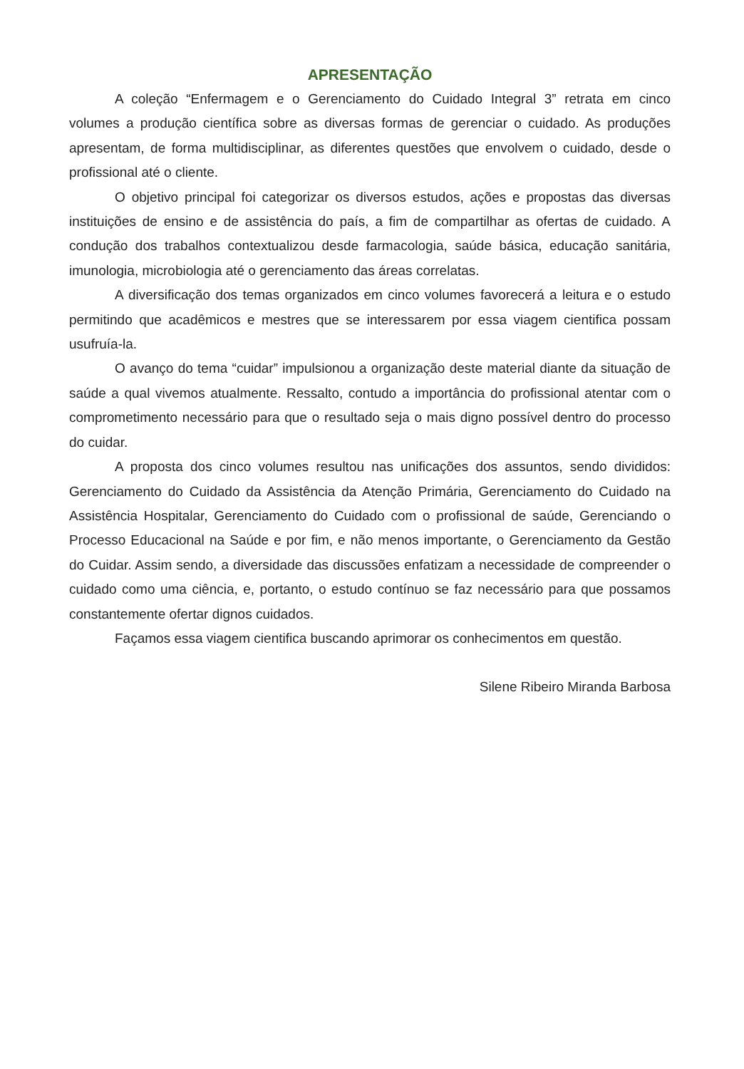APRESENTAÇÃO
A coleção “Enfermagem e o Gerenciamento do Cuidado Integral 3” retrata em cinco volumes a produção científica sobre as diversas formas de gerenciar o cuidado. As produções apresentam, de forma multidisciplinar, as diferentes questões que envolvem o cuidado, desde o profissional até o cliente.
O objetivo principal foi categorizar os diversos estudos, ações e propostas das diversas instituições de ensino e de assistência do país, a fim de compartilhar as ofertas de cuidado. A condução dos trabalhos contextualizou desde farmacologia, saúde básica, educação sanitária, imunologia, microbiologia até o gerenciamento das áreas correlatas.
A diversificação dos temas organizados em cinco volumes favorecerá a leitura e o estudo permitindo que acadêmicos e mestres que se interessarem por essa viagem cientifica possam usufruía-la.
O avanço do tema “cuidar” impulsionou a organização deste material diante da situação de saúde a qual vivemos atualmente. Ressalto, contudo a importância do profissional atentar com o comprometimento necessário para que o resultado seja o mais digno possível dentro do processo do cuidar.
A proposta dos cinco volumes resultou nas unificações dos assuntos, sendo divididos: Gerenciamento do Cuidado da Assistência da Atenção Primária, Gerenciamento do Cuidado na Assistência Hospitalar, Gerenciamento do Cuidado com o profissional de saúde, Gerenciando o Processo Educacional na Saúde e por fim, e não menos importante, o Gerenciamento da Gestão do Cuidar. Assim sendo, a diversidade das discussões enfatizam a necessidade de compreender o cuidado como uma ciência, e, portanto, o estudo contínuo se faz necessário para que possamos constantemente ofertar dignos cuidados.
Façamos essa viagem cientifica buscando aprimorar os conhecimentos em questão.
Silene Ribeiro Miranda Barbosa